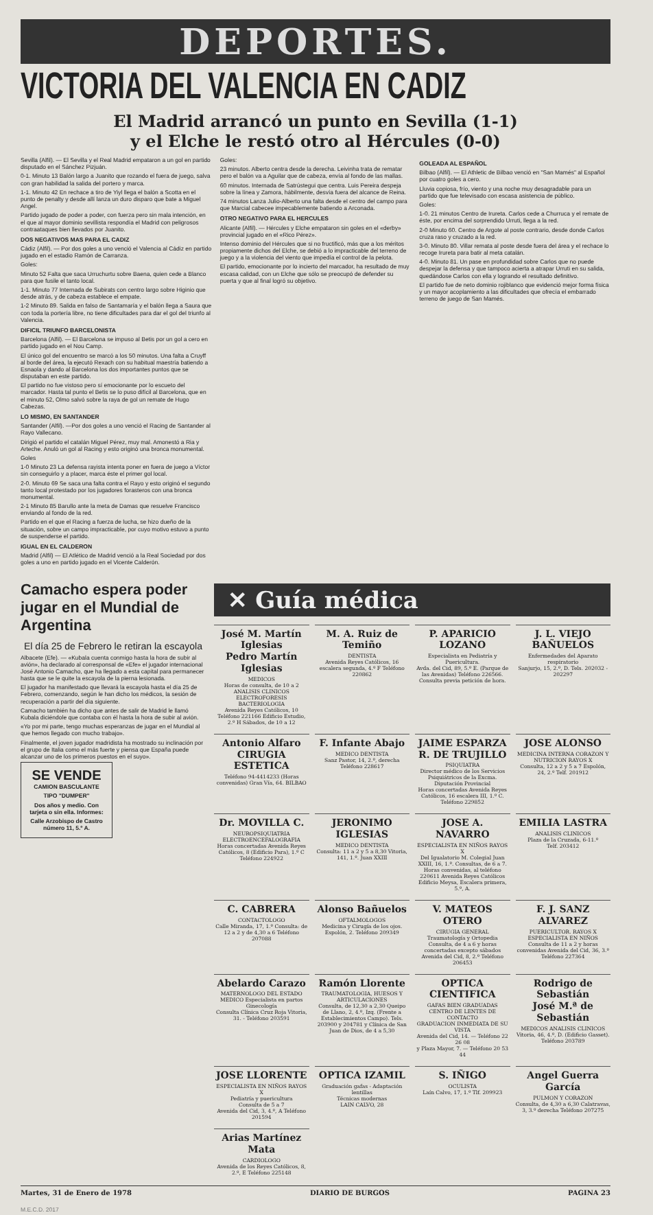DEPORTES.
VICTORIA DEL VALENCIA EN CADIZ
El Madrid arrancó un punto en Sevilla (1-1)
y el Elche le restó otro al Hércules (0-0)
Sevilla (Alfil). — El Sevilla y el Real Madrid empataron a un gol en partido disputado en el Sánchez Pizjuán.
0-1. Minuto 13 Balón largo a Juanito que rozando el fuera de juego, salva con gran habilidad la salida del portero y marca.
1-1. Minuto 42 En rechace a tiro de Yiyl llega el balón a Scotta en el punto de penalty y desde allí lanza un duro disparo que bate a Miguel Angel.
Partido jugado de poder a poder, con fuerza pero sin mala intención, en el que al mayor dominio sevillista respondía el Madrid con peligrosos contraataques bien llevados por Juanito.
DOS NEGATIVOS MAS PARA EL CADIZ
Cádiz (Alfil). — Por dos goles a uno venció el Valencia al Cádiz en partido jugado en el estadio Ramón de Carranza.
Goles:
Minuto 52 Falta que saca Urruchurtu sobre Baena, quien cede a Blanco para que fusile el tanto local.
1-1. Minuto 77 Internada de Subirats con centro largo sobre Higinio que desde atrás, y de cabeza establece el empate.
1-2 Minuto 89. Salida en falso de Santamaría y el balón llega a Saura que con toda la portería libre, no tiene dificultades para dar el gol del triunfo al Valencia.
DIFICIL TRIUNFO BARCELONISTA
Barcelona (Alfil). — El Barcelona se impuso al Betis por un gol a cero en partido jugado en el Nou Camp.
El único gol del encuentro se marcó a los 50 minutos. Una falta a Cruyff al borde del área, la ejecutó Rexach con su habitual maestría batiendo a Esnaola y dando al Barcelona los dos importantes puntos que se disputaban en este partido.
El partido no fue vistoso pero sí emocionante por lo escueto del marcador. Hasta tal punto el Betis se lo puso difícil al Barcelona, que en el minuto 52, Olmo salvó sobre la raya de gol un remate de Hugo Cabezas.
LO MISMO, EN SANTANDER
Santander (Alfil). —Por dos goles a uno venció el Racing de Santander al Rayo Vallecano.
Dirigió el partido el catalán Miguel Pérez, muy mal. Amonestó a Ria y Arteche. Anuló un gol al Racing y esto originó una bronca monumental.
Goles
1-0 Minuto 23 La defensa rayista intenta poner en fuera de juego a Víctor sin conseguirlo y a placer, marca éste el primer gol local.
2-0. Minuto 69 Se saca una falta contra el Rayo y esto originó el segundo tanto local protestado por los jugadores forasteros con una bronca monumental.
2-1 Minuto 85 Barullo ante la meta de Damas que resuelve Francisco enviando al fondo de la red.
Partido en el que el Racing a fuerza de lucha, se hizo dueño de la situación, sobre un campo impracticable, por cuyo motivo estuvo a punto de suspenderse el partido.
IGUAL EN EL CALDERON
Madrid (Alfil) — El Atlético de Madrid venció a la Real Sociedad por dos goles a uno en partido jugado en el Vicente Calderón.
Goles:
23 minutos. Alberto centra desde la derecha. Leivinha trata de rematar pero el balón va a Aguilar que de cabeza, envía al fondo de las mallas.
60 minutos. Internada de Satrústegui que centra. Luis Pereira despeja sobre la línea y Zamora, hábilmente, desvía fuera del alcance de Reina.
74 minutos Lanza Julio-Alberto una falta desde el centro del campo para que Marcial cabecee impecablemente batiendo a Arconada.
OTRO NEGATIVO PARA EL HERCULES
Alicante (Alfil). — Hércules y Elche empataron sin goles en el «derby» provincial jugado en el «Rico Pérez».
Intenso dominio del Hércules que si no fructificó, más que a los méritos propiamente dichos del Elche, se debió a lo impracticable del terreno de juego y a la violencia del viento que impedía el control de la pelota.
El partido, emocionante por lo incierto del marcador, ha resultado de muy escasa calidad, con un Elche que sólo se preocupó de defender su puerta y que al final logró su objetivo.
GOLEADA AL ESPAÑOL
Bilbao (Alfil). — El Athletic de Bilbao venció en "San Mamés" al Español por cuatro goles a cero.
Lluvia copiosa, frío, viento y una noche muy desagradable para un partido que fue televisado con escasa asistencia de público.
Goles:
1-0. 21 minutos Centro de Irureta. Carlos cede a Churruca y el remate de éste, por encima del sorprendido Urruti, llega a la red.
2-0 Minuto 60. Centro de Argote al poste contrario, desde donde Carlos cruza raso y cruzado a la red.
3-0. Minuto 80. Villar remata al poste desde fuera del área y el rechace lo recoge Irureta para batir al meta catalán.
4-0. Minuto 81. Un pase en profundidad sobre Carlos que no puede despejar la defensa y que tampoco acierta a atrapar Urruti en su salida, quedándose Carlos con ella y logrando el resultado definitivo.
El partido fue de neto dominio rojiblanco que evidenció mejor forma física y un mayor acoplamiento a las dificultades que ofrecía el embarrado terreno de juego de San Mamés.
Camacho espera poder jugar en el Mundial de Argentina
El día 25 de Febrero le retiran la escayola
Albacete (Efe). — «Kubala cuenta conmigo hasta la hora de subir al avión», ha declarado al corresponsal de «Efe» el jugador internacional José Antonio Camacho, que ha llegado a esta capital para permanecer hasta que se le quite la escayola de la pierna lesionada.
El jugador ha manifestado que llevará la escayola hasta el día 25 de Febrero, comenzando, según le han dicho los médicos, la sesión de recuperación a partir del día siguiente.
Camacho también ha dicho que antes de salir de Madrid le llamó Kubala diciéndole que contaba con él hasta la hora de subir al avión.
«Yo por mi parte, tengo muchas esperanzas de jugar en el Mundial al que hemos llegado con mucho trabajo».
Finalmente, el joven jugador madridista ha mostrado su inclinación por el grupo de Italia como el más fuerte y piensa que España puede alcanzar uno de los primeros puestos en el suyo».
SE VENDE
CAMION BASCULANTE
TIPO "DUMPER"
Dos años y medio. Con tarjeta o sin ella. Informes:
Calle Arzobispo de Castro número 11, 5.º A.
✕ Guía médica
José M. Martín Iglesias
Pedro Martín Iglesias
MEDICOS
Horas de consulta, de 10 a 2
ANALISIS CLINICOS ELECTROFORESIS BACTERIOLOGIA
Avenida Reyes Católicos, 10 Teléfono 221166 Edificio Estudio, 2.º H Sábados, de 10 a 12
M. A. Ruiz de Temiño
DENTISTA
Avenida Reyes Católicos, 16 escalera segunda, 4.º F Teléfono 220862
P. APARICIO LOZANO
Especialista en Pediatría y Puericultura.
Avda. del Cid, 89, 5.º E. (Parque de las Avenidas) Teléfono 226566. Consulta previa petición de hora.
J. L. VIEJO BAÑUELOS
Enfermedades del Aparato respiratorio
Sanjurjo, 15, 2.º, D. Tels. 202032 - 202297
Antonio Alfaro CIRUGIA ESTETICA
Teléfono 94-4414233 (Horas convenidas) Gran Vía, 64. BILBAO
F. Infante Abajo
MEDICO DENTISTA
Sanz Pastor, 14, 2.º, derecha Teléfono 228617
JAIME ESPARZA R. DE TRUJILLO
PSIQUIATRA
Director médico de los Servicios Psiquiátricos de la Excma. Diputación Provincial
Horas concertadas Avenida Reyes Católicos, 16 escalera III, 1.º C. Teléfono 229852
JOSE ALONSO
MEDICINA INTERNA CORAZON Y NUTRICION RAYOS X
Consulta, 12 a 2 y 5 a 7 Espolón, 24, 2.º Telf. 201912
Dr. MOVILLA C.
NEUROPSIQUIATRIA ELECTROENCEFALOGRAFIA
Horas concertadas Avenida Reyes Católicos, 8 (Edificio Para), 1.º C Teléfono 224922
JERONIMO IGLESIAS
MEDICO DENTISTA
Consulta: 11 a 2 y 5 a 8,30 Vitoria, 141, 1.º. Juan XXIII
JOSE A. NAVARRO
ESPECIALISTA EN NIÑOS RAYOS X
Del Igualatorio M. Colegial Juan XXIII, 16, 1.º. Consultas, de 6 a 7. Horas convenidas, al teléfono 220611 Avenida Reyes Católicos Edificio Meysa, Escalera primera, 5.º, A.
EMILIA LASTRA
ANALISIS CLINICOS
Plaza de la Cruzada, 6-11.º
Telf. 203412
C. CABRERA
CONTACTOLOGO
Calle Miranda, 17, 1.º Consulta: de 12 a 2 y de 4,30 a 6 Teléfono 207088
Alonso Bañuelos
OFTALMOLOGOS
Medicina y Cirugía de los ojos.
Espolón, 2. Teléfono 209349
V. MATEOS OTERO
CIRUGIA GENERAL
Traumatología y Ortopedia Consulta, de 4 a 6 y horas concertadas excepto sábados Avenida del Cid, 8, 2.º Teléfono 206453
F. J. SANZ ALVAREZ
PUERICULTOR. RAYOS X ESPECIALISTA EN NIÑOS
Consulta de 11 a 2 y horas convenidas Avenida del Cid, 36, 3.º Teléfono 227364
Abelardo Carazo
MATERNOLOGO DEL ESTADO
MEDICO Especialista en partos Ginecología
Consulta Clínica Cruz Roja Vitoria, 31. - Teléfono 203591
Ramón Llorente
TRAUMATOLOGIA, HUESOS Y ARTICULACIONES
Consulta, de 12,30 a 2,30 Queipo de Llano, 2, 4.º, Izq. (Frente a Establecimientos Campo). Tels. 203900 y 204781 y Clínica de San Juan de Dios, de 4 a 5,30
OPTICA CIENTIFICA
GAFAS BIEN GRADUADAS
CENTRO DE LENTES DE CONTACTO
GRADUACION INMEDIATA DE SU VISTA
Avenida del Cid, 14. — Teléfono 22 26 08
y Plaza Mayor, 7. — Teléfono 20 53 44
Rodrigo de Sebastián
José M.ª de Sebastián
MEDICOS ANALISIS CLINICOS
Vitoria, 46, 4.º, D. (Edificio Gasset). Teléfono 203789
JOSE LLORENTE
ESPECIALISTA EN NIÑOS RAYOS X
Pediatría y puericultura
Consulta de 5 a 7
Avenida del Cid, 3, 4.º, A Teléfono 201594
OPTICA IZAMIL
Graduación gafas - Adaptación lentillas
Técnicas modernas
LAIN CALVO, 28
S. IÑIGO
OCULISTA
Laín Calvo, 17, 1.º Tlf. 209923
Angel Guerra García
PULMON Y CORAZON
Consulta, de 4,30 a 6,30 Calatravas, 3, 3.º derecha Teléfono 207275
Arias Martínez Mata
CARDIOLOGO
Avenida de los Reyes Católicos, 8, 2.º, E Teléfono 225148
Martes, 31 de Enero de 1978 DIARIO DE BURGOS PAGINA 23
M.E.C.D. 2017